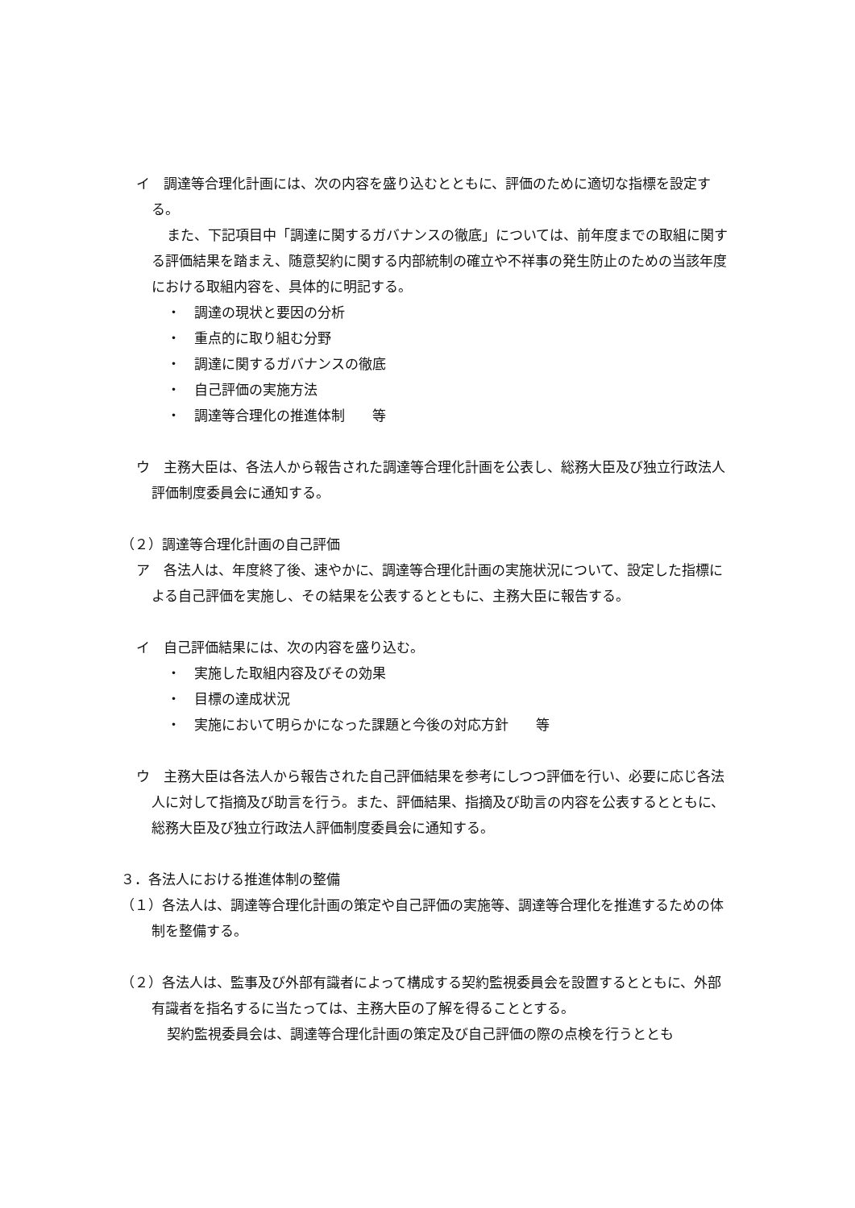イ　調達等合理化計画には、次の内容を盛り込むとともに、評価のために適切な指標を設定する。
また、下記項目中「調達に関するガバナンスの徹底」については、前年度までの取組に関する評価結果を踏まえ、随意契約に関する内部統制の確立や不祥事の発生防止のための当該年度における取組内容を、具体的に明記する。
・　調達の現状と要因の分析
・　重点的に取り組む分野
・　調達に関するガバナンスの徹底
・　自己評価の実施方法
・　調達等合理化の推進体制　　等
ウ　主務大臣は、各法人から報告された調達等合理化計画を公表し、総務大臣及び独立行政法人評価制度委員会に通知する。
（２）調達等合理化計画の自己評価
ア　各法人は、年度終了後、速やかに、調達等合理化計画の実施状況について、設定した指標による自己評価を実施し、その結果を公表するとともに、主務大臣に報告する。
イ　自己評価結果には、次の内容を盛り込む。
・　実施した取組内容及びその効果
・　目標の達成状況
・　実施において明らかになった課題と今後の対応方針　　等
ウ　主務大臣は各法人から報告された自己評価結果を参考にしつつ評価を行い、必要に応じ各法人に対して指摘及び助言を行う。また、評価結果、指摘及び助言の内容を公表するとともに、総務大臣及び独立行政法人評価制度委員会に通知する。
３．各法人における推進体制の整備
（１）各法人は、調達等合理化計画の策定や自己評価の実施等、調達等合理化を推進するための体制を整備する。
（２）各法人は、監事及び外部有識者によって構成する契約監視委員会を設置するとともに、外部有識者を指名するに当たっては、主務大臣の了解を得ることとする。
契約監視委員会は、調達等合理化計画の策定及び自己評価の際の点検を行うととも